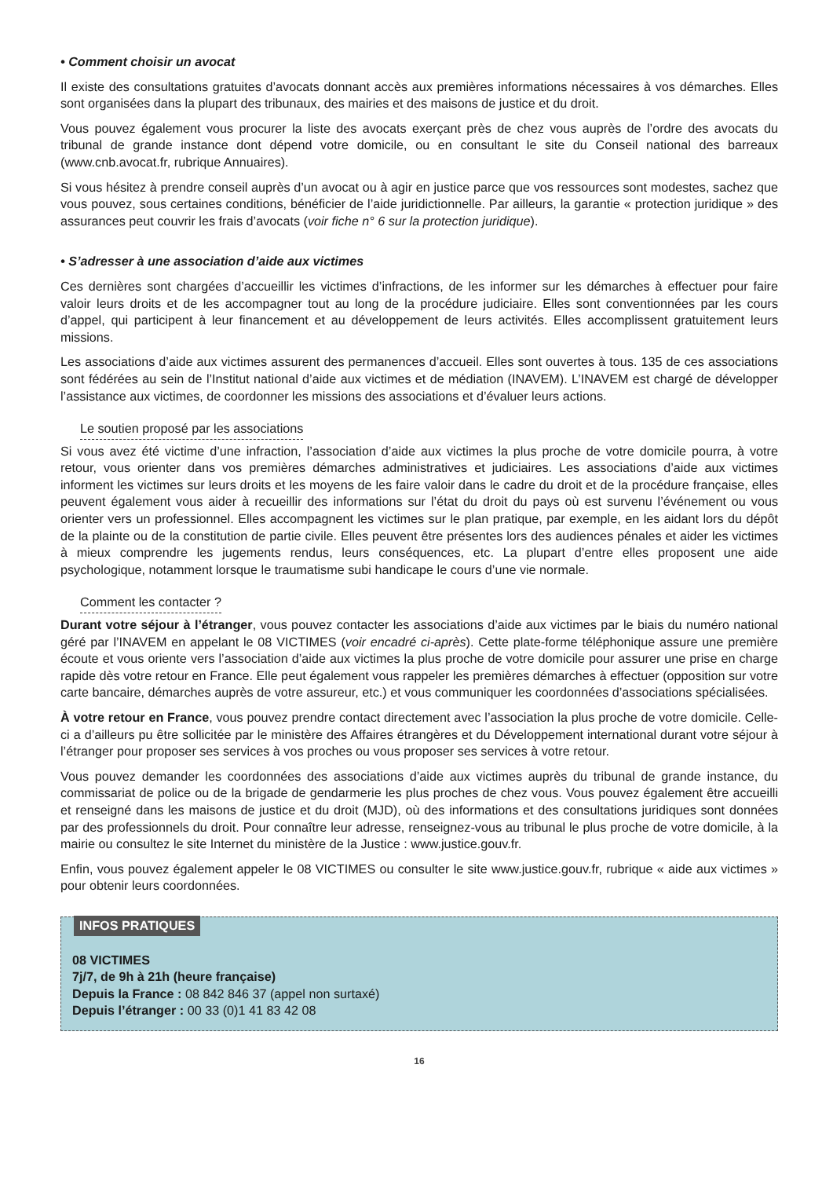• Comment choisir un avocat
Il existe des consultations gratuites d’avocats donnant accès aux premières informations nécessaires à vos démarches. Elles sont organisées dans la plupart des tribunaux, des mairies et des maisons de justice et du droit.
Vous pouvez également vous procurer la liste des avocats exerçant près de chez vous auprès de l’ordre des avocats du tribunal de grande instance dont dépend votre domicile, ou en consultant le site du Conseil national des barreaux (www.cnb.avocat.fr, rubrique Annuaires).
Si vous hésitez à prendre conseil auprès d’un avocat ou à agir en justice parce que vos ressources sont modestes, sachez que vous pouvez, sous certaines conditions, bénéficier de l’aide juridictionnelle. Par ailleurs, la garantie « protection juridique » des assurances peut couvrir les frais d’avocats (voir fiche n° 6 sur la protection juridique).
• S’adresser à une association d’aide aux victimes
Ces dernières sont chargées d’accueillir les victimes d’infractions, de les informer sur les démarches à effectuer pour faire valoir leurs droits et de les accompagner tout au long de la procédure judiciaire. Elles sont conventionnées par les cours d’appel, qui participent à leur financement et au développement de leurs activités. Elles accomplissent gratuitement leurs missions.
Les associations d’aide aux victimes assurent des permanences d’accueil. Elles sont ouvertes à tous. 135 de ces associations sont fédérées au sein de l’Institut national d’aide aux victimes et de médiation (INAVEM). L’INAVEM est chargé de développer l’assistance aux victimes, de coordonner les missions des associations et d’évaluer leurs actions.
Le soutien proposé par les associations
Si vous avez été victime d’une infraction, l’association d’aide aux victimes la plus proche de votre domicile pourra, à votre retour, vous orienter dans vos premières démarches administratives et judiciaires. Les associations d’aide aux victimes informent les victimes sur leurs droits et les moyens de les faire valoir dans le cadre du droit et de la procédure française, elles peuvent également vous aider à recueillir des informations sur l’état du droit du pays où est survenu l’événement ou vous orienter vers un professionnel. Elles accompagnent les victimes sur le plan pratique, par exemple, en les aidant lors du dépôt de la plainte ou de la constitution de partie civile. Elles peuvent être présentes lors des audiences pénales et aider les victimes à mieux comprendre les jugements rendus, leurs conséquences, etc. La plupart d’entre elles proposent une aide psychologique, notamment lorsque le traumatisme subi handicape le cours d’une vie normale.
Comment les contacter ?
Durant votre séjour à l’étranger, vous pouvez contacter les associations d’aide aux victimes par le biais du numéro national géré par l’INAVEM en appelant le 08 VICTIMES (voir encadré ci-après). Cette plate-forme téléphonique assure une première écoute et vous oriente vers l’association d’aide aux victimes la plus proche de votre domicile pour assurer une prise en charge rapide dès votre retour en France. Elle peut également vous rappeler les premières démarches à effectuer (opposition sur votre carte bancaire, démarches auprès de votre assureur, etc.) et vous communiquer les coordonnées d’associations spécialisées.
À votre retour en France, vous pouvez prendre contact directement avec l’association la plus proche de votre domicile. Celle-ci a d’ailleurs pu être sollicitée par le ministère des Affaires étrangères et du Développement international durant votre séjour à l’étranger pour proposer ses services à vos proches ou vous proposer ses services à votre retour.
Vous pouvez demander les coordonnées des associations d’aide aux victimes auprès du tribunal de grande instance, du commissariat de police ou de la brigade de gendarmerie les plus proches de chez vous. Vous pouvez également être accueilli et renseigné dans les maisons de justice et du droit (MJD), où des informations et des consultations juridiques sont données par des professionnels du droit. Pour connaître leur adresse, renseignez-vous au tribunal le plus proche de votre domicile, à la mairie ou consultez le site Internet du ministère de la Justice : www.justice.gouv.fr.
Enfin, vous pouvez également appeler le 08 VICTIMES ou consulter le site www.justice.gouv.fr, rubrique « aide aux victimes » pour obtenir leurs coordonnées.
INFOS PRATIQUES
08 VICTIMES
7j/7, de 9h à 21h (heure française)
Depuis la France : 08 842 846 37 (appel non surtaxé)
Depuis l’étranger : 00 33 (0)1 41 83 42 08
16